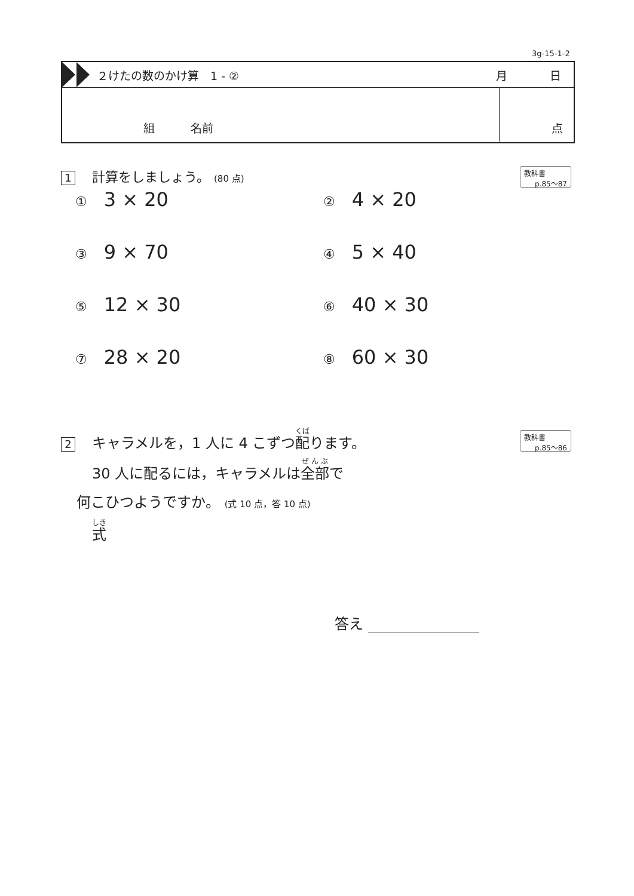3g-15-1-2
２けたの数のかけ算　1 - ② 月 日
組 名前 点
1 計算をしましょう。 (80 点)
教科書
p.85～87
① 3 × 20
② 4 × 20
③ 9 × 70
④ 5 × 40
⑤ 12 × 30
⑥ 40 × 30
⑦ 28 × 20
⑧ 60 × 30
教科書
p.85～86
2 キャラメルを，1 人に 4 こずつ配ります。
30 人に配るには，キャラメルは全部で
何こひつようですか。 (式 10 点，答 10 点)
式
答え